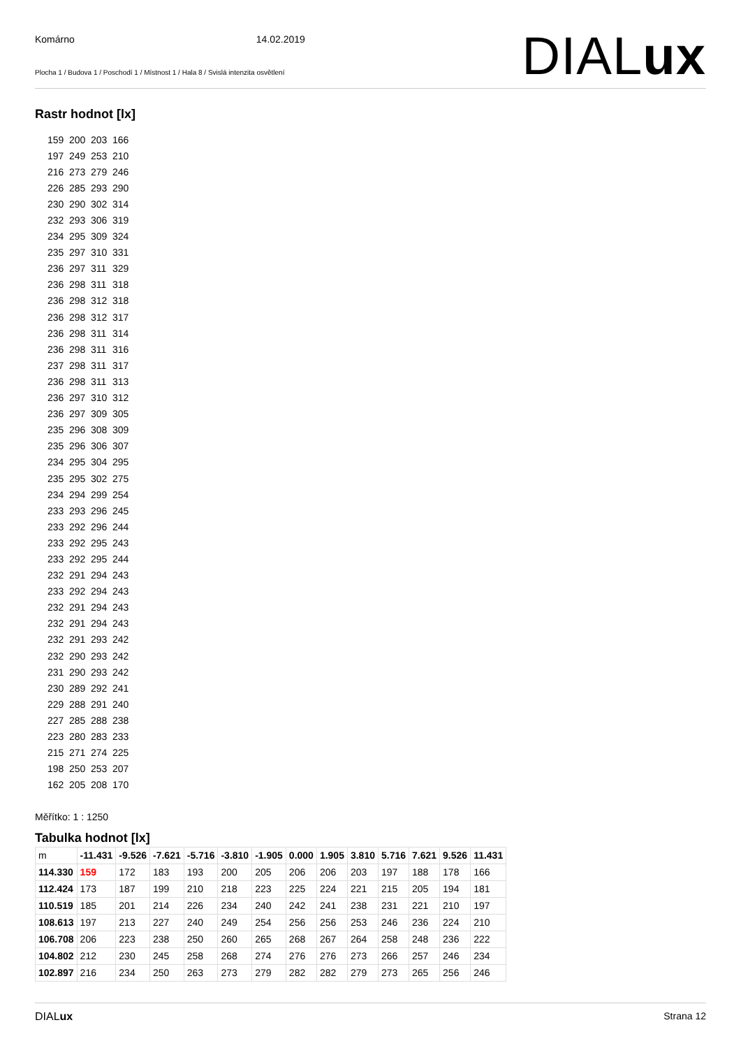Komárno 14.02.2019
Plocha 1 / Budova 1 / Poschodí 1 / Místnost 1 / Hala 8 / Svislá intenzita osvětlení
DIALux
Rastr hodnot [lx]
159 200 203 166
197 249 253 210
216 273 279 246
226 285 293 290
230 290 302 314
232 293 306 319
234 295 309 324
235 297 310 331
236 297 311 329
236 298 311 318
236 298 312 318
236 298 312 317
236 298 311 314
236 298 311 316
237 298 311 317
236 298 311 313
236 297 310 312
236 297 309 305
235 296 308 309
235 296 306 307
234 295 304 295
235 295 302 275
234 294 299 254
233 293 296 245
233 292 296 244
233 292 295 243
233 292 295 244
232 291 294 243
233 292 294 243
232 291 294 243
232 291 294 243
232 291 293 242
232 290 293 242
231 290 293 242
230 289 292 241
229 288 291 240
227 285 288 238
223 280 283 233
215 271 274 225
198 250 253 207
162 205 208 170
Měřítko: 1 : 1250
Tabulka hodnot [lx]
| m | -11.431 | -9.526 | -7.621 | -5.716 | -3.810 | -1.905 | 0.000 | 1.905 | 3.810 | 5.716 | 7.621 | 9.526 | 11.431 |
| 114.330 | 159 | 172 | 183 | 193 | 200 | 205 | 206 | 206 | 203 | 197 | 188 | 178 | 166 |
| 112.424 | 173 | 187 | 199 | 210 | 218 | 223 | 225 | 224 | 221 | 215 | 205 | 194 | 181 |
| 110.519 | 185 | 201 | 214 | 226 | 234 | 240 | 242 | 241 | 238 | 231 | 221 | 210 | 197 |
| 108.613 | 197 | 213 | 227 | 240 | 249 | 254 | 256 | 256 | 253 | 246 | 236 | 224 | 210 |
| 106.708 | 206 | 223 | 238 | 250 | 260 | 265 | 268 | 267 | 264 | 258 | 248 | 236 | 222 |
| 104.802 | 212 | 230 | 245 | 258 | 268 | 274 | 276 | 276 | 273 | 266 | 257 | 246 | 234 |
| 102.897 | 216 | 234 | 250 | 263 | 273 | 279 | 282 | 282 | 279 | 273 | 265 | 256 | 246 |
DIALux Strana 12